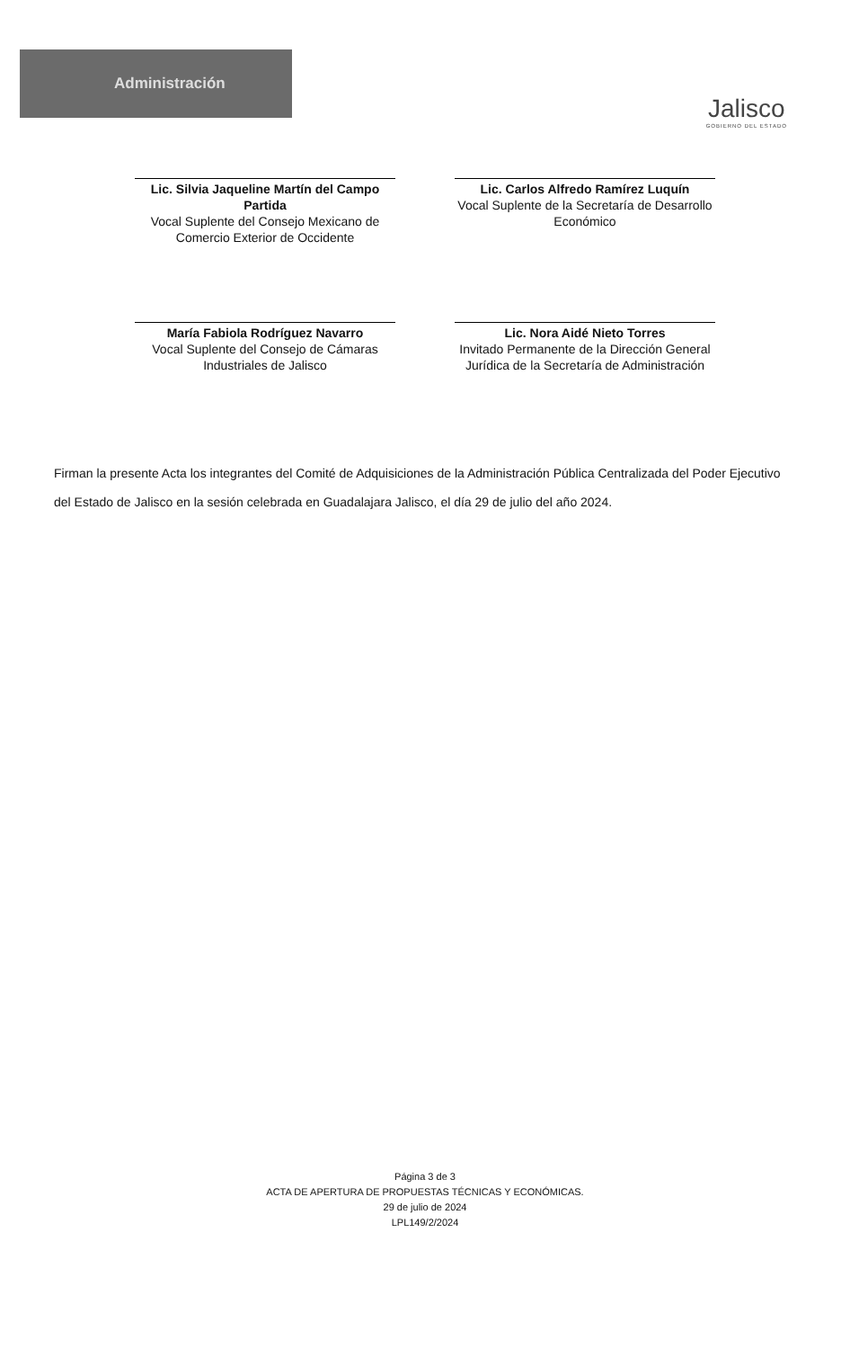Administración
Jalisco
GOBIERNO DEL ESTADO
Lic. Silvia Jaqueline Martín del Campo Partida
Vocal Suplente del Consejo Mexicano de Comercio Exterior de Occidente
Lic. Carlos Alfredo Ramírez Luquín
Vocal Suplente de la Secretaría de Desarrollo Económico
María Fabiola Rodríguez Navarro
Vocal Suplente del Consejo de Cámaras Industriales de Jalisco
Lic. Nora Aidé Nieto Torres
Invitado Permanente de la Dirección General Jurídica de la Secretaría de Administración
Firman la presente Acta los integrantes del Comité de Adquisiciones de la Administración Pública Centralizada del Poder Ejecutivo del Estado de Jalisco en la sesión celebrada en Guadalajara Jalisco, el día 29 de julio del año 2024.
Página 3 de 3
ACTA DE APERTURA DE PROPUESTAS TÉCNICAS Y ECONÓMICAS.
29 de julio de 2024
LPL149/2/2024